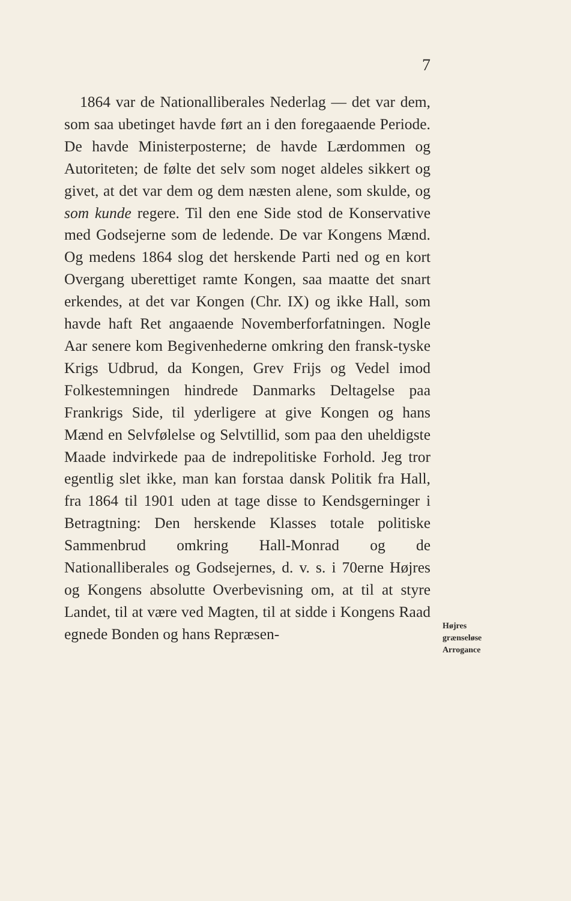7
1864 var de Nationalliberales Nederlag — det var dem, som saa ubetinget havde ført an i den foregaaende Periode. De havde Ministerposterne; de havde Lærdommen og Autoriteten; de følte det selv som noget aldeles sikkert og givet, at det var dem og dem næsten alene, som skulde, og som kunde regere. Til den ene Side stod de Konservative med Godsejerne som de ledende. De var Kongens Mænd. Og medens 1864 slog det herskende Parti ned og en kort Overgang uberettiget ramte Kongen, saa maatte det snart erkendes, at det var Kongen (Chr. IX) og ikke Hall, som havde haft Ret angaaende Novemberforfatningen. Nogle Aar senere kom Begivenhederne omkring den fransk-tyske Krigs Udbrud, da Kongen, Grev Frijs og Vedel imod Folkestemningen hindrede Danmarks Deltagelse paa Frankrigs Side, til yderligere at give Kongen og hans Mænd en Selvfølelse og Selvtillid, som paa den uheldigste Maade indvirkede paa de indrepolitiske Forhold. Jeg tror egentlig slet ikke, man kan forstaa dansk Politik fra Hall, fra 1864 til 1901 uden at tage disse to Kendsgerninger i Betragtning: Den herskende Klasses totale politiske Sammenbrud omkring Hall-Monrad og de Nationalliberales og Godsejernes, d. v. s. i 70erne Højres og Kongens absolutte Overbevisning om, at til at styre Landet, til at være ved Magten, til at sidde i Kongens Raad egnede Bonden og hans Repræsen-
Højres
grænseløse
Arrogance